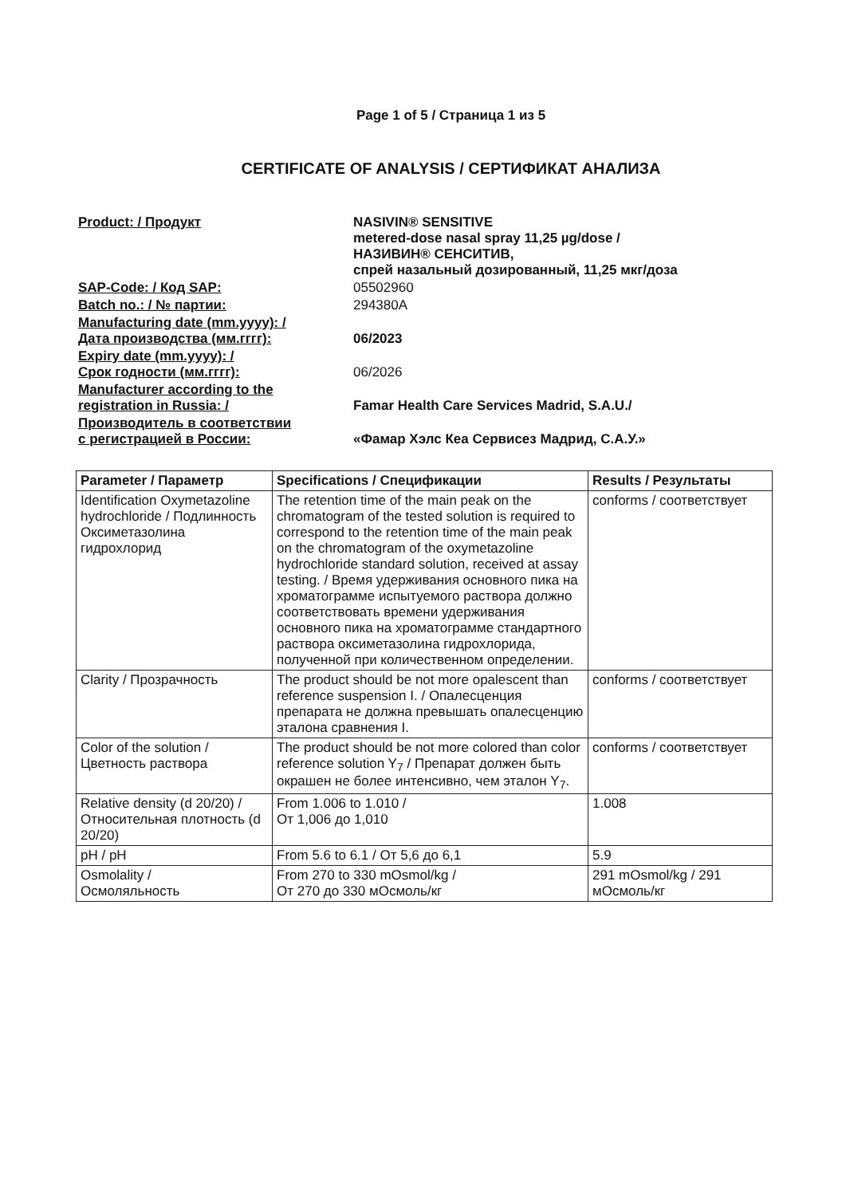Page 1 of 5 / Страница 1 из 5
CERTIFICATE OF ANALYSIS / СЕРТИФИКАТ АНАЛИЗА
| Product: / Продукт | NASIVIN® SENSITIVE metered-dose nasal spray 11,25 µg/dose / НАЗИВИН® СЕНСИТИВ, спрей назальный дозированный, 11,25 мкг/доза |
| SAP-Code: / Код SAP: | 05502960 |
| Batch no.: / № партии: | 294380A |
| Manufacturing date (mm.yyyy): / Дата производства (мм.гггг): | 06/2023 |
| Expiry date (mm.yyyy): / Срок годности (мм.гггг): | 06/2026 |
| Manufacturer according to the registration in Russia: / | Famar Health Care Services Madrid, S.A.U./ |
| Производитель в соответствии с регистрацией в России: | «Фамар Хэлс Кеа Сервисез Мадрид, С.А.У.» |
| Parameter / Параметр | Specifications / Спецификации | Results / Результаты |
| --- | --- | --- |
| Identification Oxymetazoline hydrochloride / Подлинность Оксиметазолина гидрохлорид | The retention time of the main peak on the chromatogram of the tested solution is required to correspond to the retention time of the main peak on the chromatogram of the oxymetazoline hydrochloride standard solution, received at assay testing. / Время удерживания основного пика на хроматограмме испытуемого раствора должно соответствовать времени удерживания основного пика на хроматограмме стандартного раствора оксиметазолина гидрохлорида, полученной при количественном определении. | conforms / соответствует |
| Clarity / Прозрачность | The product should be not more opalescent than reference suspension I. / Опалесценция препарата не должна превышать опалесценцию эталона сравнения I. | conforms / соответствует |
| Color of the solution / Цветность раствора | The product should be not more colored than color reference solution Y<sub>7</sub> / Препарат должен быть окрашен не более интенсивно, чем эталон Y<sub>7</sub>. | conforms / соответствует |
| Relative density (d 20/20) / Относительная плотность (d 20/20) | From 1.006 to 1.010 / От 1,006 до 1,010 | 1.008 |
| pH / pH | From 5.6 to 6.1 / От 5,6 до 6,1 | 5.9 |
| Osmolality / Осмоляльность | From 270 to 330 mOsmol/kg / От 270 до 330 мОсмоль/кг | 291 mOsmol/kg / 291 мОсмоль/кг |